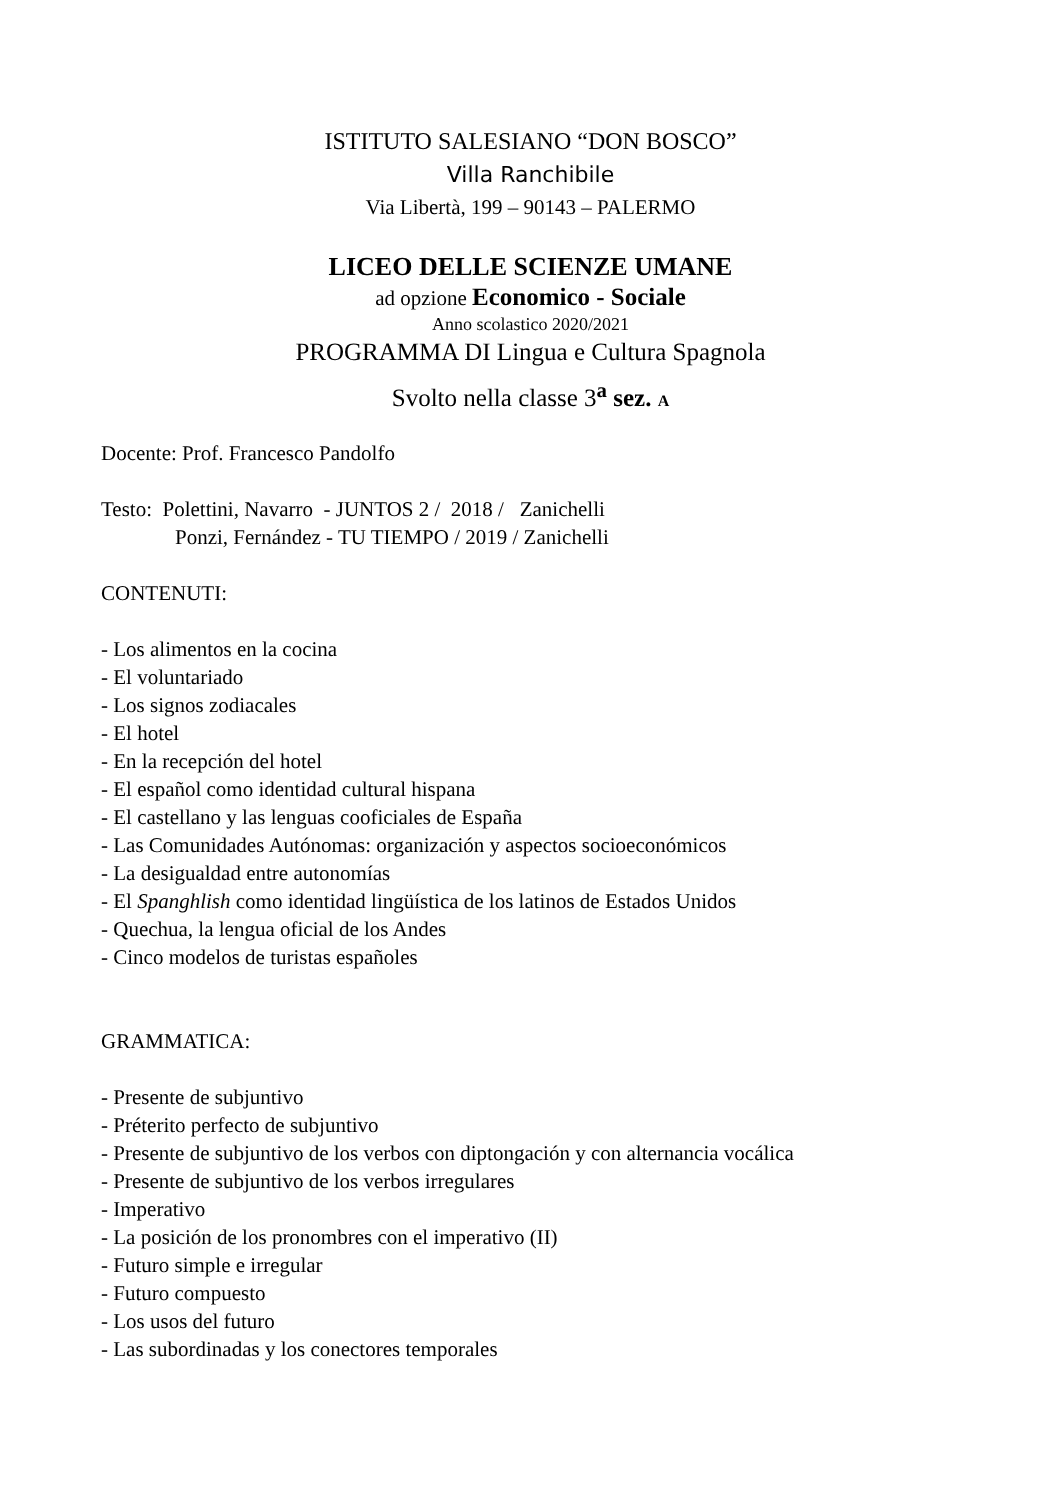ISTITUTO SALESIANO “DON BOSCO”
Villa Ranchibile
Via Libertà, 199 – 90143 – PALERMO
LICEO DELLE SCIENZE UMANE
ad opzione Economico - Sociale
Anno scolastico 2020/2021
PROGRAMMA DI Lingua e Cultura Spagnola
Svolto nella classe 3<sup>a</sup> sez. A
Docente: Prof. Francesco Pandolfo
Testo: Polettini, Navarro - JUNTOS 2 / 2018 / Zanichelli
Ponzi, Fernández - TU TIEMPO / 2019 / Zanichelli
CONTENUTI:
- Los alimentos en la cocina
- El voluntariado
- Los signos zodiacales
- El hotel
- En la recepción del hotel
- El español como identidad cultural hispana
- El castellano y las lenguas cooficiales de España
- Las Comunidades Autónomas: organización y aspectos socioeconómicos
- La desigualdad entre autonomías
- El Spanghlish como identidad lingüística de los latinos de Estados Unidos
- Quechua, la lengua oficial de los Andes
- Cinco modelos de turistas españoles
GRAMMATICA:
- Presente de subjuntivo
- Préterito perfecto de subjuntivo
- Presente de subjuntivo de los verbos con diptongación y con alternancia vocálica
- Presente de subjuntivo de los verbos irregulares
- Imperativo
- La posición de los pronombres con el imperativo (II)
- Futuro simple e irregular
- Futuro compuesto
- Los usos del futuro
- Las subordinadas y los conectores temporales